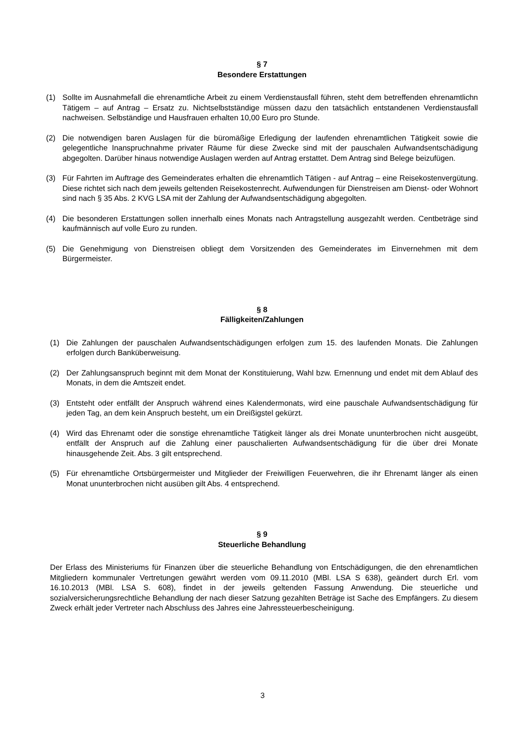§ 7
Besondere Erstattungen
(1) Sollte im Ausnahmefall die ehrenamtliche Arbeit zu einem Verdienstausfall führen, steht dem betreffenden ehrenamtlichn Tätigem – auf Antrag – Ersatz zu. Nichtselbstständige müssen dazu den tatsächlich entstandenen Verdienstausfall nachweisen. Selbständige und Hausfrauen erhalten 10,00 Euro pro Stunde.
(2) Die notwendigen baren Auslagen für die büromäßige Erledigung der laufenden ehrenamtlichen Tätigkeit sowie die gelegentliche Inanspruchnahme privater Räume für diese Zwecke sind mit der pauschalen Aufwandsentschädigung abgegolten. Darüber hinaus notwendige Auslagen werden auf Antrag erstattet. Dem Antrag sind Belege beizufügen.
(3) Für Fahrten im Auftrage des Gemeinderates erhalten die ehrenamtlich Tätigen - auf Antrag – eine Reisekostenvergütung. Diese richtet sich nach dem jeweils geltenden Reisekostenrecht. Aufwendungen für Dienstreisen am Dienst- oder Wohnort sind nach § 35 Abs. 2 KVG LSA mit der Zahlung der Aufwandsentschädigung abgegolten.
(4) Die besonderen Erstattungen sollen innerhalb eines Monats nach Antragstellung ausgezahlt werden. Centbeträge sind kaufmännisch auf volle Euro zu runden.
(5) Die Genehmigung von Dienstreisen obliegt dem Vorsitzenden des Gemeinderates im Einvernehmen mit dem Bürgermeister.
§ 8
Fälligkeiten/Zahlungen
(1) Die Zahlungen der pauschalen Aufwandsentschädigungen erfolgen zum 15. des laufenden Monats. Die Zahlungen erfolgen durch Banküberweisung.
(2) Der Zahlungsanspruch beginnt mit dem Monat der Konstituierung, Wahl bzw. Ernennung und endet mit dem Ablauf des Monats, in dem die Amtszeit endet.
(3) Entsteht oder entfällt der Anspruch während eines Kalendermonats, wird eine pauschale Aufwandsentschädigung für jeden Tag, an dem kein Anspruch besteht, um ein Dreißigstel gekürzt.
(4) Wird das Ehrenamt oder die sonstige ehrenamtliche Tätigkeit länger als drei Monate ununterbrochen nicht ausgeübt, entfällt der Anspruch auf die Zahlung einer pauschalierten Aufwandsentschädigung für die über drei Monate hinausgehende Zeit. Abs. 3 gilt entsprechend.
(5) Für ehrenamtliche Ortsbürgermeister und Mitglieder der Freiwilligen Feuerwehren, die ihr Ehrenamt länger als einen Monat ununterbrochen nicht ausüben gilt Abs. 4 entsprechend.
§ 9
Steuerliche Behandlung
Der Erlass des Ministeriums für Finanzen über die steuerliche Behandlung von Entschädigungen, die den ehrenamtlichen Mitgliedern kommunaler Vertretungen gewährt werden vom 09.11.2010 (MBl. LSA S 638), geändert durch Erl. vom 16.10.2013 (MBl. LSA S. 608), findet in der jeweils geltenden Fassung Anwendung. Die steuerliche und sozialversicherungsrechtliche Behandlung der nach dieser Satzung gezahlten Beträge ist Sache des Empfängers. Zu diesem Zweck erhält jeder Vertreter nach Abschluss des Jahres eine Jahressteuerbescheinigung.
3